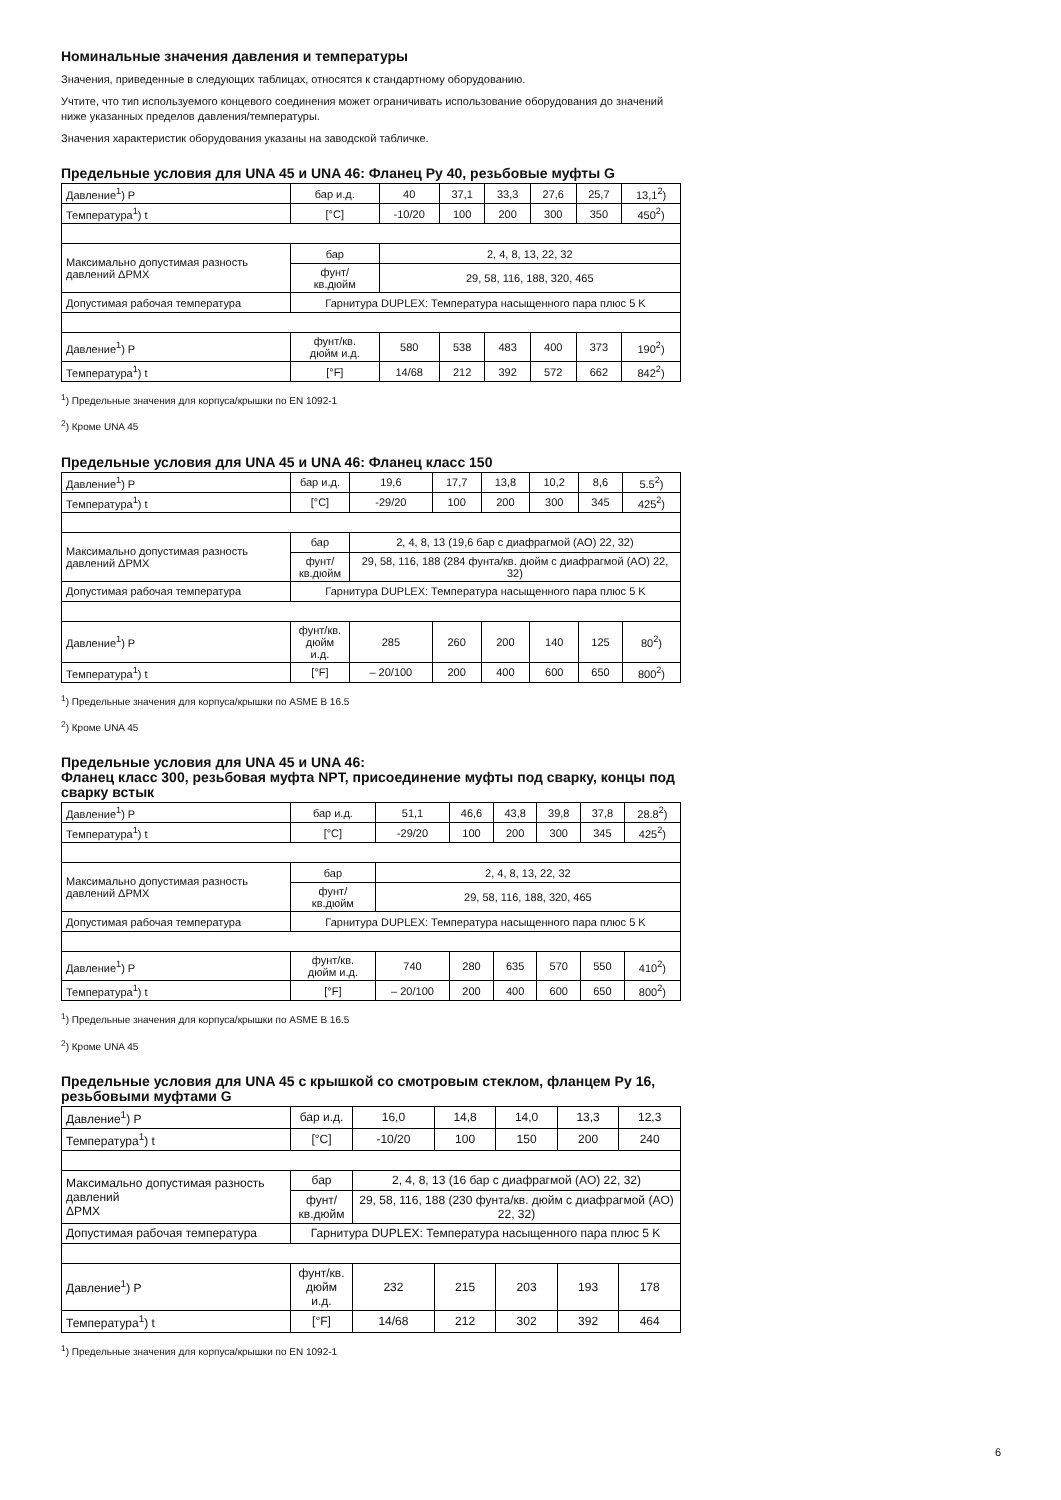Номинальные значения давления и температуры
Значения, приведенные в следующих таблицах, относятся к стандартному оборудованию.
Учтите, что тип используемого концевого соединения может ограничивать использование оборудования до значений ниже указанных пределов давления/температуры.
Значения характеристик оборудования указаны на заводской табличке.
Предельные условия для UNA 45 и UNA 46: Фланец Py 40, резьбовые муфты G
| Давление<sup>1</sup>) P | бар и.д. | 40 | 37,1 | 33,3 | 27,6 | 25,7 | 13,1<sup>2</sup>) |
| Температура<sup>1</sup>) t | [°C] | -10/20 | 100 | 200 | 300 | 350 | 450<sup>2</sup>) |
| Максимально допустимая разность давлений ΔPMX | бар | 2, 4, 8, 13, 22, 32 | | | | | |
| | фунт/ кв.дюйм | 29, 58, 116, 188, 320, 465 | | | | | |
| Допустимая рабочая температура | Гарнитура DUPLEX: Температура насыщенного пара плюс 5 K | | | | | | |
| Давление<sup>1</sup>) P | фунт/кв. дюйм и.д. | 580 | 538 | 483 | 400 | 373 | 190<sup>2</sup>) |
| Температура<sup>1</sup>) t | [°F] | 14/68 | 212 | 392 | 572 | 662 | 842<sup>2</sup>) |
<sup>1</sup>) Предельные значения для корпуса/крышки по EN 1092-1
<sup>2</sup>) Кроме UNA 45
Предельные условия для UNA 45 и UNA 46: Фланец класс 150
| Давление<sup>1</sup>) P | бар и.д. | 19,6 | 17,7 | 13,8 | 10,2 | 8,6 | 5.5<sup>2</sup>) |
| Температура<sup>1</sup>) t | [°C] | -29/20 | 100 | 200 | 300 | 345 | 425<sup>2</sup>) |
| Максимально допустимая разность давлений ΔPMX | бар | 2, 4, 8, 13 (19,6 бар с диафрагмой (AO) 22, 32) | | | | | |
| | фунт/ кв.дюйм | 29, 58, 116, 188 (284 фунта/кв. дюйм с диафрагмой (AO) 22, 32) | | | | | |
| Допустимая рабочая температура | Гарнитура DUPLEX: Температура насыщенного пара плюс 5 K | | | | | | |
| Давление<sup>1</sup>) P | фунт/кв. дюйм и.д. | 285 | 260 | 200 | 140 | 125 | 80<sup>2</sup>) |
| Температура<sup>1</sup>) t | [°F] | – 20/100 | 200 | 400 | 600 | 650 | 800<sup>2</sup>) |
<sup>1</sup>) Предельные значения для корпуса/крышки по ASME B 16.5
<sup>2</sup>) Кроме UNA 45
Предельные условия для UNA 45 и UNA 46:
Фланец класс 300, резьбовая муфта NPT, присоединение муфты под сварку, концы под сварку встык
| Давление<sup>1</sup>) P | бар и.д. | 51,1 | 46,6 | 43,8 | 39,8 | 37,8 | 28.8<sup>2</sup>) |
| Температура<sup>1</sup>) t | [°C] | -29/20 | 100 | 200 | 300 | 345 | 425<sup>2</sup>) |
| Максимально допустимая разность давлений ΔPMX | бар | 2, 4, 8, 13, 22, 32 | | | | | |
| | фунт/ кв.дюйм | 29, 58, 116, 188, 320, 465 | | | | | |
| Допустимая рабочая температура | Гарнитура DUPLEX: Температура насыщенного пара плюс 5 K | | | | | | |
| Давление<sup>1</sup>) P | фунт/кв. дюйм и.д. | 740 | 280 | 635 | 570 | 550 | 410<sup>2</sup>) |
| Температура<sup>1</sup>) t | [°F] | – 20/100 | 200 | 400 | 600 | 650 | 800<sup>2</sup>) |
<sup>1</sup>) Предельные значения для корпуса/крышки по ASME B 16.5
<sup>2</sup>) Кроме UNA 45
Предельные условия для UNA 45 с крышкой со смотровым стеклом, фланцем Py 16, резьбовыми муфтами G
| Давление<sup>1</sup>) P | бар и.д. | 16,0 | 14,8 | 14,0 | 13,3 | 12,3 |
| Температура<sup>1</sup>) t | [°C] | -10/20 | 100 | 150 | 200 | 240 |
| Максимально допустимая разность давлений ΔPMX | бар | 2, 4, 8, 13 (16 бар с диафрагмой (AO) 22, 32) | | | | |
| | фунт/ кв.дюйм | 29, 58, 116, 188 (230 фунта/кв. дюйм с диафрагмой (AO) 22, 32) | | | | |
| Допустимая рабочая температура | Гарнитура DUPLEX: Температура насыщенного пара плюс 5 K | | | | | |
| Давление<sup>1</sup>) P | фунт/кв. дюйм и.д. | 232 | 215 | 203 | 193 | 178 |
| Температура<sup>1</sup>) t | [°F] | 14/68 | 212 | 302 | 392 | 464 |
<sup>1</sup>) Предельные значения для корпуса/крышки по EN 1092-1
6